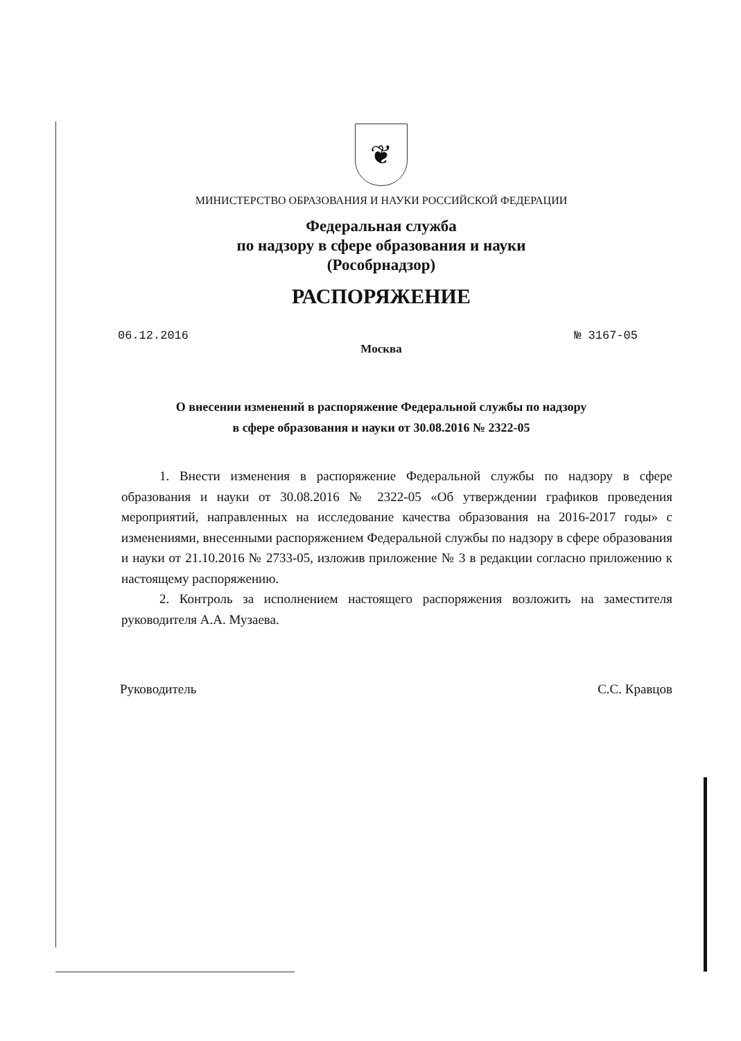❦
МИНИСТЕРСТВО ОБРАЗОВАНИЯ И НАУКИ РОССИЙСКОЙ ФЕДЕРАЦИИ
Федеральная служба
по надзору в сфере образования и науки
(Рособрнадзор)
РАСПОРЯЖЕНИЕ
06.12.2016 № 3167-05
Москва
О внесении изменений в распоряжение Федеральной службы по надзору
в сфере образования и науки от 30.08.2016 № 2322-05
1. Внести изменения в распоряжение Федеральной службы по надзору в сфере образования и науки от 30.08.2016 № 2322-05 «Об утверждении графиков проведения мероприятий, направленных на исследование качества образования на 2016-2017 годы» с изменениями, внесенными распоряжением Федеральной службы по надзору в сфере образования и науки от 21.10.2016 № 2733-05, изложив приложение № 3 в редакции согласно приложению к настоящему распоряжению.
2. Контроль за исполнением настоящего распоряжения возложить на заместителя руководителя А.А. Музаева.
Руководитель С.С. Кравцов